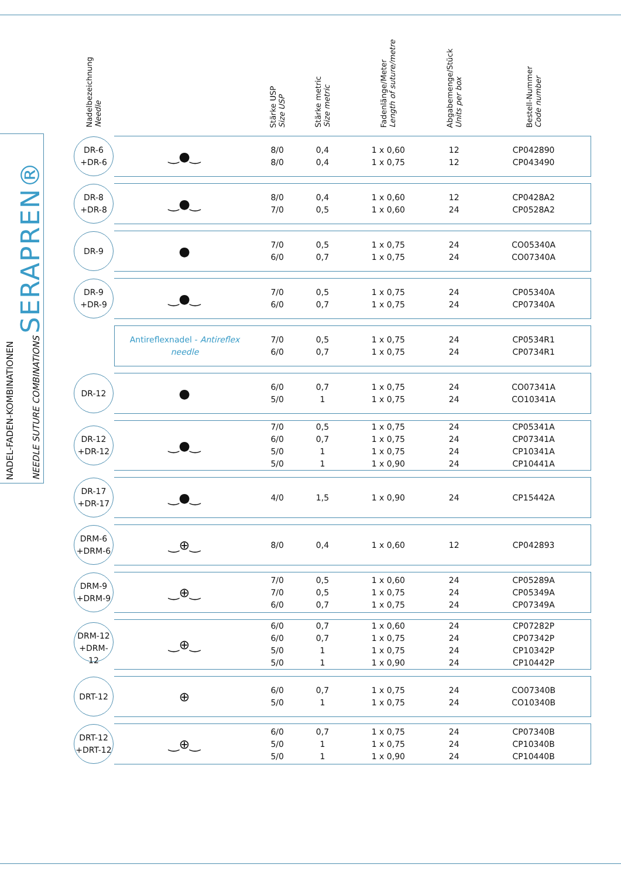NADEL-FADEN-KOMBINATIONEN
NEEDLE SUTURE COMBINATIONS SERAPREN®
| Nadelbezeichnung Needle | | Stärke USP Size USP | Stärke metric Size metric | Fadenlänge/Meter Length of suture/metre | Abgabemenge/Stück Units per box | Bestell-Nummer Code number |
| --- | --- | --- | --- | --- | --- | --- |
| DR-6 +DR-6 | ‿●‿ | 8/0 8/0 | 0,4 0,4 | 1 x 0,60 1 x 0,75 | 12 12 | CP042890 CP043490 |
| DR-8 +DR-8 | ‿●‿ | 8/0 7/0 | 0,4 0,5 | 1 x 0,60 1 x 0,60 | 12 24 | CP0428A2 CP0528A2 |
| DR-9 | ● | 7/0 6/0 | 0,5 0,7 | 1 x 0,75 1 x 0,75 | 24 24 | CO05340A CO07340A |
| DR-9 +DR-9 | ‿●‿ | 7/0 6/0 | 0,5 0,7 | 1 x 0,75 1 x 0,75 | 24 24 | CP05340A CP07340A |
| | Antireflexnadel - Antireflex needle | 7/0 6/0 | 0,5 0,7 | 1 x 0,75 1 x 0,75 | 24 24 | CP0534R1 CP0734R1 |
| DR-12 | ● | 6/0 5/0 | 0,7 1 | 1 x 0,75 1 x 0,75 | 24 24 | CO07341A CO10341A |
| DR-12 +DR-12 | ‿●‿ | 7/0 6/0 5/0 5/0 | 0,5 0,7 1 1 | 1 x 0,75 1 x 0,75 1 x 0,75 1 x 0,90 | 24 24 24 24 | CP05341A CP07341A CP10341A CP10441A |
| DR-17 +DR-17 | ‿●‿ | 4/0 | 1,5 | 1 x 0,90 | 24 | CP15442A |
| DRM-6 +DRM-6 | ‿⊕‿ | 8/0 | 0,4 | 1 x 0,60 | 12 | CP042893 |
| DRM-9 +DRM-9 | ‿⊕‿ | 7/0 7/0 6/0 | 0,5 0,5 0,7 | 1 x 0,60 1 x 0,75 1 x 0,75 | 24 24 24 | CP05289A CP05349A CP07349A |
| DRM-12 +DRM-12 | ‿⊕‿ | 6/0 6/0 5/0 5/0 | 0,7 0,7 1 1 | 1 x 0,60 1 x 0,75 1 x 0,75 1 x 0,90 | 24 24 24 24 | CP07282P CP07342P CP10342P CP10442P |
| DRT-12 | ⊕ | 6/0 5/0 | 0,7 1 | 1 x 0,75 1 x 0,75 | 24 24 | CO07340B CO10340B |
| DRT-12 +DRT-12 | ‿⊕‿ | 6/0 5/0 5/0 | 0,7 1 1 | 1 x 0,75 1 x 0,75 1 x 0,90 | 24 24 24 | CP07340B CP10340B CP10440B |